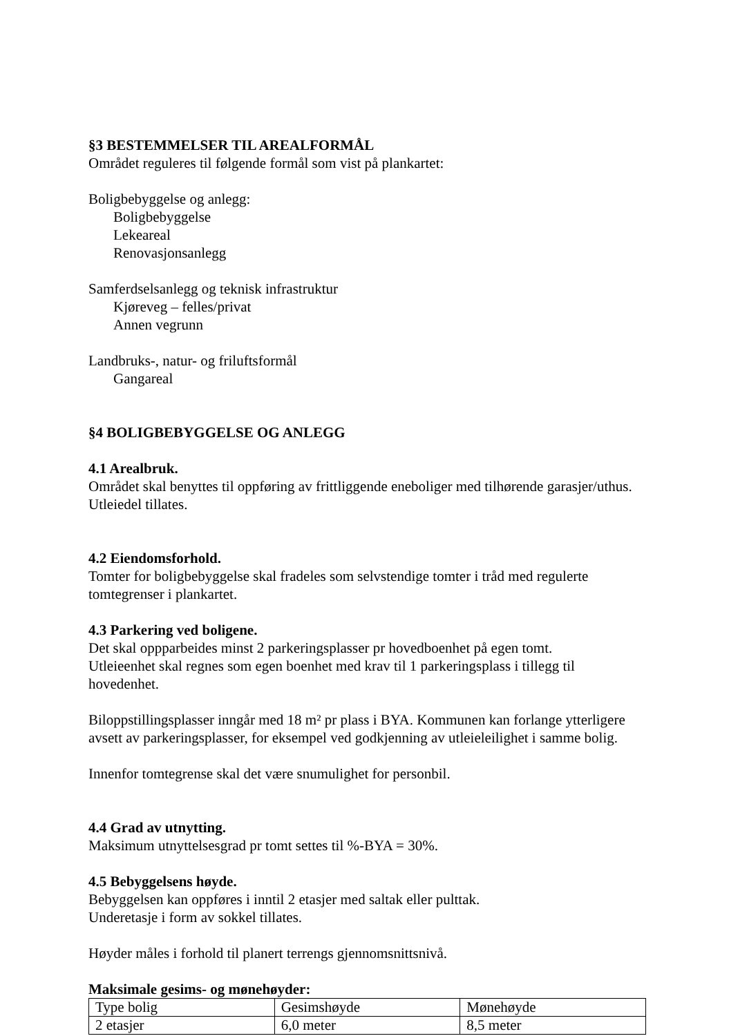§3 BESTEMMELSER TIL AREALFORMÅL
Området reguleres til følgende formål som vist på plankartet:
Boligbebyggelse og anlegg:
Boligbebyggelse
Lekeareal
Renovasjonsanlegg
Samferdselsanlegg og teknisk infrastruktur
Kjøreveg – felles/privat
Annen vegrunn
Landbruks-, natur- og friluftsformål
Gangareal
§4 BOLIGBEBYGGELSE OG ANLEGG
4.1 Arealbruk.
Området skal benyttes til oppføring av frittliggende eneboliger med tilhørende garasjer/uthus. Utleiedel tillates.
4.2 Eiendomsforhold.
Tomter for boligbebyggelse skal fradeles som selvstendige tomter i tråd med regulerte tomtegrenser i plankartet.
4.3 Parkering ved boligene.
Det skal oppparbeides minst 2 parkeringsplasser pr hovedboenhet på egen tomt.
Utleieenhet skal regnes som egen boenhet med krav til 1 parkeringsplass i tillegg til hovedenhet.
Biloppstillingsplasser inngår med 18 m² pr plass i BYA. Kommunen kan forlange ytterligere avsett av parkeringsplasser, for eksempel ved godkjenning av utleieleilighet i samme bolig.
Innenfor tomtegrense skal det være snumulighet for personbil.
4.4 Grad av utnytting.
Maksimum utnyttelsesgrad pr tomt settes til %-BYA = 30%.
4.5 Bebyggelsens høyde.
Bebyggelsen kan oppføres i inntil 2 etasjer med saltak eller pulttak.
Underetasje i form av sokkel tillates.
Høyder måles i forhold til planert terrengs gjennomsnittsnivå.
Maksimale gesims- og mønehøyder:
| Type bolig | Gesimshøyde | Mønehøyde |
| 2 etasjer | 6,0 meter | 8,5 meter |